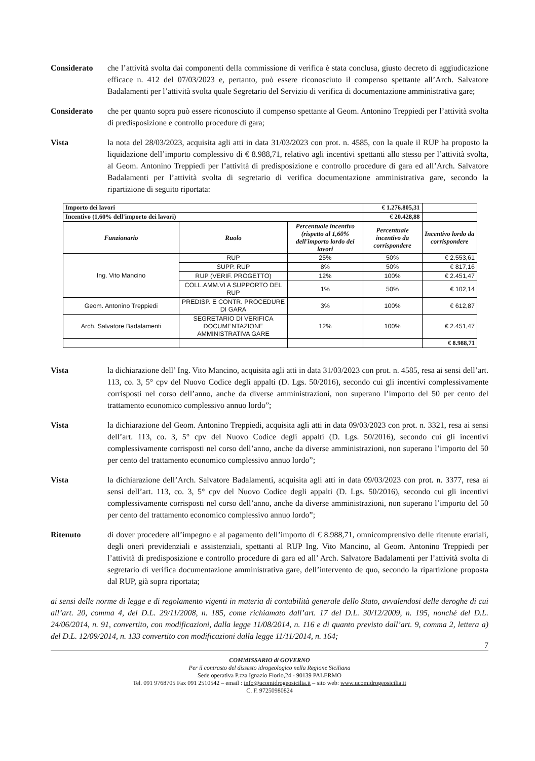Considerato che l’attività svolta dai componenti della commissione di verifica è stata conclusa, giusto decreto di aggiudicazione efficace n. 412 del 07/03/2023 e, pertanto, può essere riconosciuto il compenso spettante all’Arch. Salvatore Badalamenti per l’attività svolta quale Segretario del Servizio di verifica di documentazione amministrativa gare;
Considerato che per quanto sopra può essere riconosciuto il compenso spettante al Geom. Antonino Treppiedi per l’attività svolta di predisposizione e controllo procedure di gara;
Vista la nota del 28/03/2023, acquisita agli atti in data 31/03/2023 con prot. n. 4585, con la quale il RUP ha proposto la liquidazione dell’importo complessivo di € 8.988,71, relativo agli incentivi spettanti allo stesso per l’attività svolta, al Geom. Antonino Treppiedi per l’attività di predisposizione e controllo procedure di gara ed all’Arch. Salvatore Badalamenti per l’attività svolta di segretario di verifica documentazione amministrativa gare, secondo la ripartizione di seguito riportata:
| Importo dei lavori | | | € 1.276.805,31 | |
| Incentivo (1,60% dell'importo dei lavori) | | | € 20.428,88 | |
| Funzionario | Ruolo | Percentuale incentivo (rispetto al 1,60% dell'importo lordo dei lavori | Percentuale incentivo da corrispondere | Incentivo lordo da corrispondere |
| Ing. Vito Mancino | RUP | 25% | 50% | € 2.553,61 |
| | SUPP. RUP | 8% | 50% | € 817,16 |
| | RUP (VERIF. PROGETTO) | 12% | 100% | € 2.451,47 |
| | COLL.AMM.VI A SUPPORTO DEL RUP | 1% | 50% | € 102,14 |
| Geom. Antonino Treppiedi | PREDISP. E CONTR. PROCEDURE DI GARA | 3% | 100% | € 612,87 |
| Arch. Salvatore Badalamenti | SEGRETARIO DI VERIFICA DOCUMENTAZIONE AMMINISTRATIVA GARE | 12% | 100% | € 2.451,47 |
| | | | | € 8.988,71 |
Vista la dichiarazione dell’ Ing. Vito Mancino, acquisita agli atti in data 31/03/2023 con prot. n. 4585, resa ai sensi dell’art. 113, co. 3, 5° cpv del Nuovo Codice degli appalti (D. Lgs. 50/2016), secondo cui gli incentivi complessivamente corrisposti nel corso dell’anno, anche da diverse amministrazioni, non superano l’importo del 50 per cento del trattamento economico complessivo annuo lordo”;
Vista la dichiarazione del Geom. Antonino Treppiedi, acquisita agli atti in data 09/03/2023 con prot. n. 3321, resa ai sensi dell’art. 113, co. 3, 5° cpv del Nuovo Codice degli appalti (D. Lgs. 50/2016), secondo cui gli incentivi complessivamente corrisposti nel corso dell’anno, anche da diverse amministrazioni, non superano l’importo del 50 per cento del trattamento economico complessivo annuo lordo”;
Vista la dichiarazione dell’Arch. Salvatore Badalamenti, acquisita agli atti in data 09/03/2023 con prot. n. 3377, resa ai sensi dell’art. 113, co. 3, 5° cpv del Nuovo Codice degli appalti (D. Lgs. 50/2016), secondo cui gli incentivi complessivamente corrisposti nel corso dell’anno, anche da diverse amministrazioni, non superano l’importo del 50 per cento del trattamento economico complessivo annuo lordo”;
Ritenuto di dover procedere all’impegno e al pagamento dell’importo di € 8.988,71, omnicomprensivo delle ritenute erariali, degli oneri previdenziali e assistenziali, spettanti al RUP Ing. Vito Mancino, al Geom. Antonino Treppiedi per l’attività di predisposizione e controllo procedure di gara ed all’ Arch. Salvatore Badalamenti per l’attività svolta di segretario di verifica documentazione amministrativa gare, dell’intervento de quo, secondo la ripartizione proposta dal RUP, già sopra riportata;
ai sensi delle norme di legge e di regolamento vigenti in materia di contabilità generale dello Stato, avvalendosi delle deroghe di cui all’art. 20, comma 4, del D.L. 29/11/2008, n. 185, come richiamato dall’art. 17 del D.L. 30/12/2009, n. 195, nonché del D.L. 24/06/2014, n. 91, convertito, con modificazioni, dalla legge 11/08/2014, n. 116 e di quanto previsto dall’art. 9, comma 2, lettera a) del D.L. 12/09/2014, n. 133 convertito con modificazioni dalla legge 11/11/2014, n. 164;
7
COMMISSARIO di GOVERNO
Per il contrasto del dissesto idrogeologico nella Regione Siciliana
Sede operativa P.zza Ignazio Florio,24 - 90139 PALERMO
Tel. 091 9768705 Fax 091 2510542 – email : info@ucomidrogeosicilia.it – sito web: www.ucomidrogeosicilia.it
C. F. 97250980824